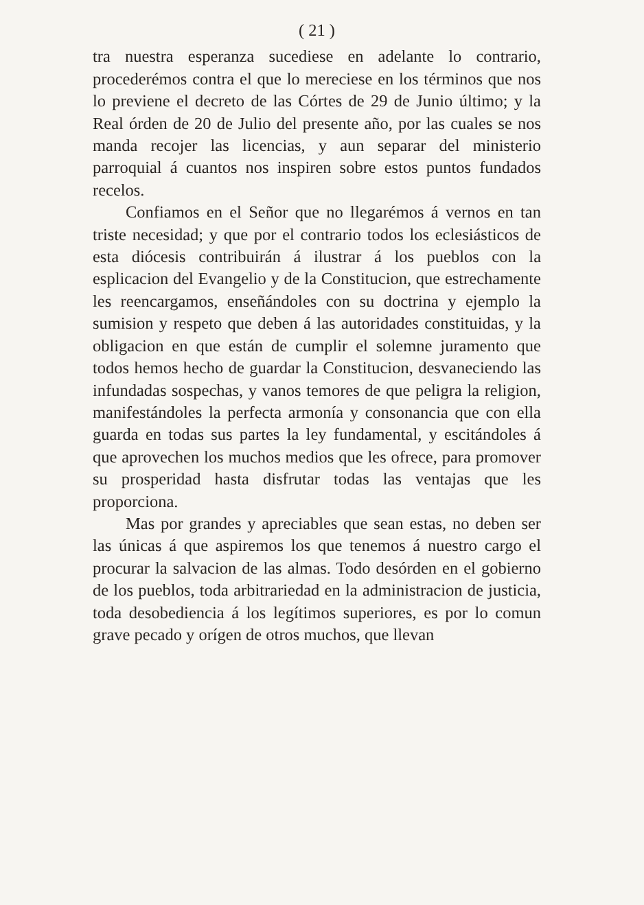( 21 )
tra nuestra esperanza sucediese en adelante lo contrario, procederémos contra el que lo mereciese en los términos que nos lo previene el decreto de las Córtes de 29 de Junio último; y la Real órden de 20 de Julio del presente año, por las cuales se nos manda recojer las licencias, y aun separar del ministerio parroquial á cuantos nos inspiren sobre estos puntos fundados recelos.
Confiamos en el Señor que no llegarémos á vernos en tan triste necesidad; y que por el contrario todos los eclesiásticos de esta diócesis contribuirán á ilustrar á los pueblos con la esplicacion del Evangelio y de la Constitucion, que estrechamente les reencargamos, enseñándoles con su doctrina y ejemplo la sumision y respeto que deben á las autoridades constituidas, y la obligacion en que están de cumplir el solemne juramento que todos hemos hecho de guardar la Constitucion, desvaneciendo las infundadas sospechas, y vanos temores de que peligra la religion, manifestándoles la perfecta armonía y consonancia que con ella guarda en todas sus partes la ley fundamental, y escitándoles á que aprovechen los muchos medios que les ofrece, para promover su prosperidad hasta disfrutar todas las ventajas que les proporciona.
Mas por grandes y apreciables que sean estas, no deben ser las únicas á que aspiremos los que tenemos á nuestro cargo el procurar la salvacion de las almas. Todo desórden en el gobierno de los pueblos, toda arbitrariedad en la administracion de justicia, toda desobediencia á los legítimos superiores, es por lo comun grave pecado y orígen de otros muchos, que llevan